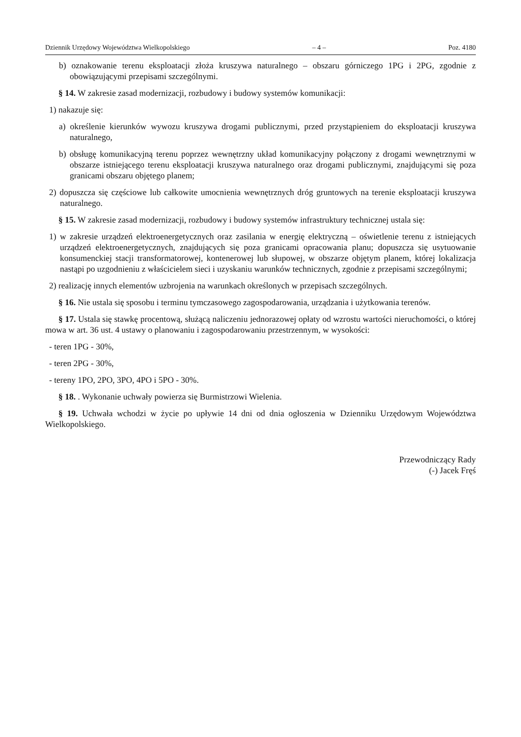Dziennik Urzędowy Województwa Wielkopolskiego – 4 – Poz. 4180
b) oznakowanie terenu eksploatacji złoża kruszywa naturalnego – obszaru górniczego 1PG i 2PG, zgodnie z obowiązującymi przepisami szczególnymi.
§ 14. W zakresie zasad modernizacji, rozbudowy i budowy systemów komunikacji:
1) nakazuje się:
a) określenie kierunków wywozu kruszywa drogami publicznymi, przed przystąpieniem do eksploatacji kruszywa naturalnego,
b) obsługę komunikacyjną terenu poprzez wewnętrzny układ komunikacyjny połączony z drogami wewnętrznymi w obszarze istniejącego terenu eksploatacji kruszywa naturalnego oraz drogami publicznymi, znajdującymi się poza granicami obszaru objętego planem;
2) dopuszcza się częściowe lub całkowite umocnienia wewnętrznych dróg gruntowych na terenie eksploatacji kruszywa naturalnego.
§ 15. W zakresie zasad modernizacji, rozbudowy i budowy systemów infrastruktury technicznej ustala się:
1) w zakresie urządzeń elektroenergetycznych oraz zasilania w energię elektryczną – oświetlenie terenu z istniejących urządzeń elektroenergetycznych, znajdujących się poza granicami opracowania planu; dopuszcza się usytuowanie konsumenckiej stacji transformatorowej, kontenerowej lub słupowej, w obszarze objętym planem, której lokalizacja nastąpi po uzgodnieniu z właścicielem sieci i uzyskaniu warunków technicznych, zgodnie z przepisami szczególnymi;
2) realizację innych elementów uzbrojenia na warunkach określonych w przepisach szczególnych.
§ 16. Nie ustala się sposobu i terminu tymczasowego zagospodarowania, urządzania i użytkowania terenów.
§ 17. Ustala się stawkę procentową, służącą naliczeniu jednorazowej opłaty od wzrostu wartości nieruchomości, o której mowa w art. 36 ust. 4 ustawy o planowaniu i zagospodarowaniu przestrzennym, w wysokości:
- teren 1PG - 30%,
- teren 2PG - 30%,
- tereny 1PO, 2PO, 3PO, 4PO i 5PO - 30%.
§ 18. . Wykonanie uchwały powierza się Burmistrzowi Wielenia.
§ 19. Uchwała wchodzi w życie po upływie 14 dni od dnia ogłoszenia w Dzienniku Urzędowym Województwa Wielkopolskiego.
Przewodniczący Rady
(-) Jacek Fręś